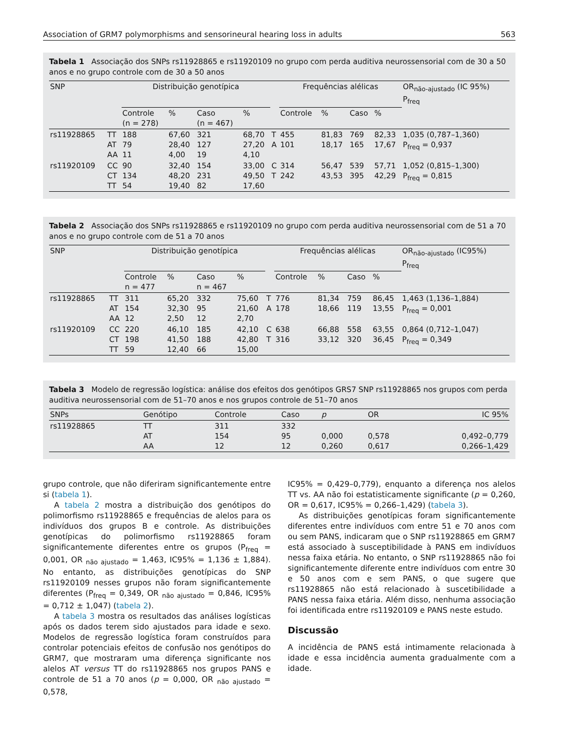Association of GRM7 polymorphisms and sensorineural hearing loss in adults 563
Tabela 1 Associação dos SNPs rs11928865 e rs11920109 no grupo com perda auditiva neurossensorial com de 30 a 50 anos e no grupo controle com de 30 a 50 anos
| SNP | | Distribuição genotípica | | | | | Frequências alélicas | | | | OR<sub>não-ajustado</sub> (IC 95%) P<sub>freq</sub> |
| --- | --- | --- | --- | --- | --- | --- | --- | --- | --- | --- | --- |
| | | Controle (n = 278) | % | Caso (n = 467) | % | | Controle | % | Caso | % | |
| rs11928865 | TT AT AA | 188 79 11 | 67,60 28,40 4,00 | 321 127 19 | 68,70 27,20 4,10 | T A | 455 101 | 81,83 18,17 | 769 165 | 82,33 17,67 | 1,035 (0,787–1,360) P<sub>freq</sub> = 0,937 |
| rs11920109 | CC CT TT | 90 134 54 | 32,40 48,20 19,40 | 154 231 82 | 33,00 49,50 17,60 | C T | 314 242 | 56,47 43,53 | 539 395 | 57,71 42,29 | 1,052 (0,815–1,300) P<sub>freq</sub> = 0,815 |
Tabela 2 Associação dos SNPs rs11928865 e rs11920109 no grupo com perda auditiva neurossensorial com de 51 a 70 anos e no grupo controle com de 51 a 70 anos
| SNP | | Distribuição genotípica | | | | | Frequências alélicas | | | | OR<sub>não-ajustado</sub> (IC95%) P<sub>freq</sub> |
| --- | --- | --- | --- | --- | --- | --- | --- | --- | --- | --- | --- |
| | | Controle n = 477 | % | Caso n = 467 | % | | Controle | % | Caso | % | |
| rs11928865 | TT AT AA | 311 154 12 | 65,20 32,30 2,50 | 332 95 12 | 75,60 21,60 2,70 | T A | 776 178 | 81,34 18,66 | 759 119 | 86,45 13,55 | 1,463 (1,136–1,884) P<sub>freq</sub> = 0,001 |
| rs11920109 | CC CT TT | 220 198 59 | 46,10 41,50 12,40 | 185 188 66 | 42,10 42,80 15,00 | C T | 638 316 | 66,88 33,12 | 558 320 | 63,55 36,45 | 0,864 (0,712–1,047) P<sub>freq</sub> = 0,349 |
Tabela 3 Modelo de regressão logística: análise dos efeitos dos genótipos GRS7 SNP rs11928865 nos grupos com perda auditiva neurossensorial com de 51–70 anos e nos grupos controle de 51–70 anos
| SNPs | Genótipo | Controle | Caso | p | OR | IC 95% |
| --- | --- | --- | --- | --- | --- | --- |
| rs11928865 | TT AT AA | 311 154 12 | 332 95 12 | 0,000 0,260 | 0,578 0,617 | 0,492–0,779 0,266–1,429 |
grupo controle, que não diferiram significantemente entre si (tabela 1).
A tabela 2 mostra a distribuição dos genótipos do polimorfismo rs11928865 e frequências de alelos para os indivíduos dos grupos B e controle. As distribuições genotípicas do polimorfismo rs11928865 foram significantemente diferentes entre os grupos (P<sub>freq</sub> = 0,001, OR <sub>não ajustado</sub> = 1,463, IC95% = 1,136 ± 1,884). No entanto, as distribuições genotípicas do SNP rs11920109 nesses grupos não foram significantemente diferentes (P<sub>freq</sub> = 0,349, OR <sub>não ajustado</sub> = 0,846, IC95% = 0,712 ± 1,047) (tabela 2).
A tabela 3 mostra os resultados das análises logísticas após os dados terem sido ajustados para idade e sexo. Modelos de regressão logística foram construídos para controlar potenciais efeitos de confusão nos genótipos do GRM7, que mostraram uma diferença significante nos alelos AT versus TT do rs11928865 nos grupos PANS e controle de 51 a 70 anos (p = 0,000, OR <sub>não ajustado</sub> = 0,578,
IC95% = 0,429–0,779), enquanto a diferença nos alelos TT vs. AA não foi estatisticamente significante (p = 0,260, OR = 0,617, IC95% = 0,266–1,429) (tabela 3).
As distribuições genotípicas foram significantemente diferentes entre indivíduos com entre 51 e 70 anos com ou sem PANS, indicaram que o SNP rs11928865 em GRM7 está associado à susceptibilidade à PANS em indivíduos nessa faixa etária. No entanto, o SNP rs11928865 não foi significantemente diferente entre indivíduos com entre 30 e 50 anos com e sem PANS, o que sugere que rs11928865 não está relacionado à suscetibilidade a PANS nessa faixa etária. Além disso, nenhuma associação foi identificada entre rs11920109 e PANS neste estudo.
Discussão
A incidência de PANS está intimamente relacionada à idade e essa incidência aumenta gradualmente com a idade.